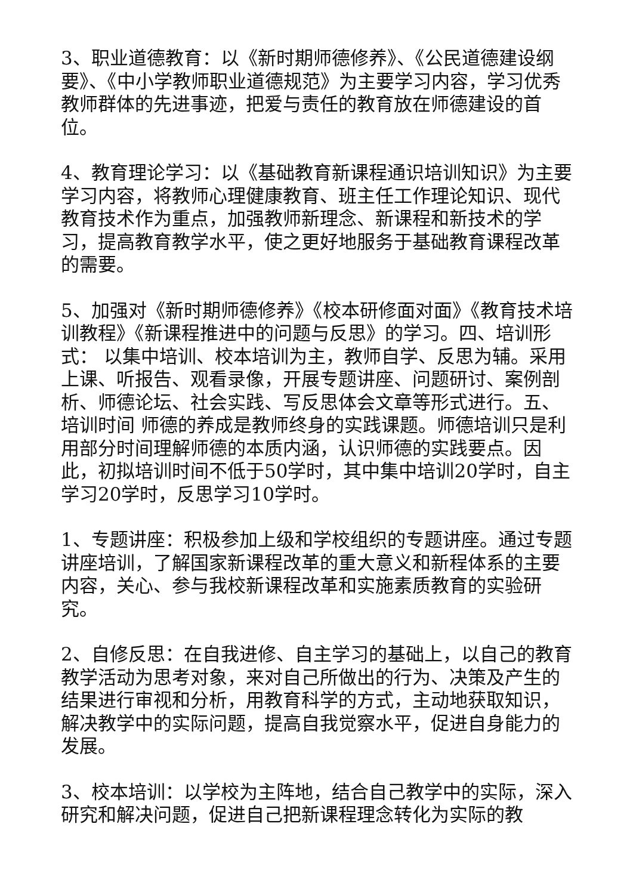3、职业道德教育：以《新时期师德修养》、《公民道德建设纲要》、《中小学教师职业道德规范》为主要学习内容，学习优秀教师群体的先进事迹，把爱与责任的教育放在师德建设的首位。
4、教育理论学习：以《基础教育新课程通识培训知识》为主要学习内容，将教师心理健康教育、班主任工作理论知识、现代教育技术作为重点，加强教师新理念、新课程和新技术的学习，提高教育教学水平，使之更好地服务于基础教育课程改革的需要。
5、加强对《新时期师德修养》《校本研修面对面》《教育技术培训教程》《新课程推进中的问题与反思》的学习。四、培训形式： 以集中培训、校本培训为主，教师自学、反思为辅。采用上课、听报告、观看录像，开展专题讲座、问题研讨、案例剖析、师德论坛、社会实践、写反思体会文章等形式进行。五、培训时间 师德的养成是教师终身的实践课题。师德培训只是利用部分时间理解师德的本质内涵，认识师德的实践要点。因此，初拟培训时间不低于50学时，其中集中培训20学时，自主学习20学时，反思学习10学时。
1、专题讲座：积极参加上级和学校组织的专题讲座。通过专题讲座培训，了解国家新课程改革的重大意义和新程体系的主要内容，关心、参与我校新课程改革和实施素质教育的实验研究。
2、自修反思：在自我进修、自主学习的基础上，以自己的教育教学活动为思考对象，来对自己所做出的行为、决策及产生的结果进行审视和分析，用教育科学的方式，主动地获取知识，解决教学中的实际问题，提高自我觉察水平，促进自身能力的发展。
3、校本培训：以学校为主阵地，结合自己教学中的实际，深入研究和解决问题，促进自己把新课程理念转化为实际的教